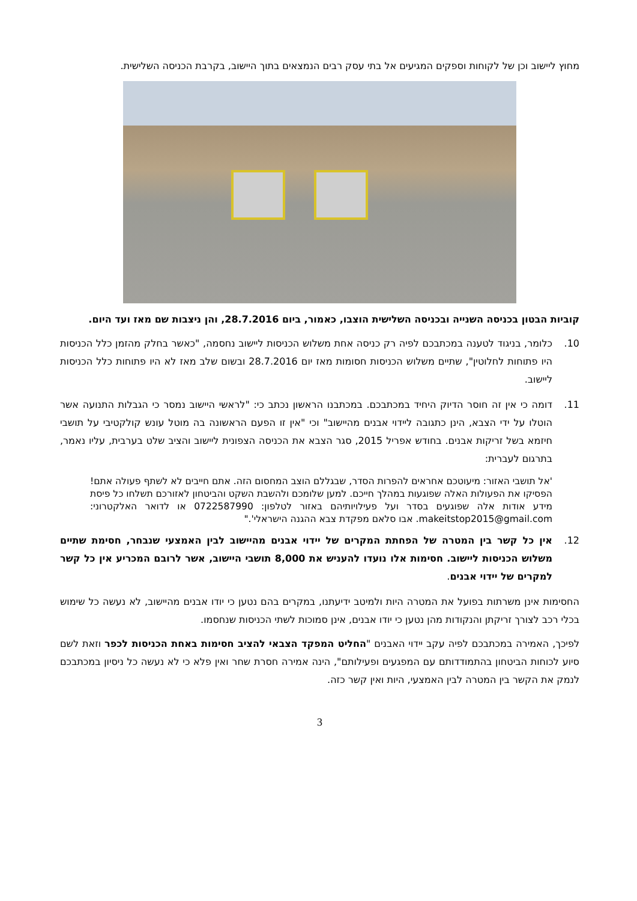מחוץ ליישוב וכן של לקוחות וספקים המגיעים אל בתי עסק רבים הנמצאים בתוך היישוב, בקרבת הכניסה השלישית.
קוביות הבטון בכניסה השנייה ובכניסה השלישית הוצבו, כאמור, ביום 28.7.2016, והן ניצבות שם מאז ועד היום.
10. כלומר, בניגוד לטענה במכתבכם לפיה רק כניסה אחת משלוש הכניסות ליישוב נחסמה, "כאשר בחלק מהזמן כלל הכניסות היו פתוחות לחלוטין", שתיים משלוש הכניסות חסומות מאז יום 28.7.2016 ובשום שלב מאז לא היו פתוחות כלל הכניסות ליישוב.
11. דומה כי אין זה חוסר הדיוק היחיד במכתבכם. במכתבנו הראשון נכתב כי: "לראשי היישוב נמסר כי הגבלות התנועה אשר הוטלו על ידי הצבא, הינן כתגובה ליידוי אבנים מהיישוב" וכי "אין זו הפעם הראשונה בה מוטל עונש קולקטיבי על תושבי חיזמא בשל זריקות אבנים. בחודש אפריל 2015, סגר הצבא את הכניסה הצפונית ליישוב והציב שלט בערבית, עליו נאמר, בתרגום לעברית:
'אל תושבי האזור: מיעוטכם אחראים להפרות הסדר, שבגללם הוצב המחסום הזה. אתם חייבים לא לשתף פעולה אתם! הפסיקו את הפעולות האלה שפוגעות במהלך חייכם. למען שלומכם ולהשבת השקט והביטחון לאזורכם תשלחו כל פיסת מידע אודות אלה שפוגעים בסדר ועל פעילויותיהם באזור לטלפון: 0722587990 או לדואר האלקטרוני: makeitstop2015@gmail.com. אבו סלאם מפקדת צבא ההגנה הישראלי'."
12. אין כל קשר בין המטרה של הפחתת המקרים של יידוי אבנים מהיישוב לבין האמצעי שנבחר, חסימת שתיים משלוש הכניסות ליישוב. חסימות אלו נועדו להעניש את 8,000 תושבי היישוב, אשר לרובם המכריע אין כל קשר למקרים של יידוי אבנים.
החסימות אינן משרתות בפועל את המטרה היות ולמיטב ידיעתנו, במקרים בהם נטען כי יודו אבנים מהיישוב, לא נעשה כל שימוש בכלי רכב לצורך זריקתן והנקודות מהן נטען כי יודו אבנים, אינן סמוכות לשתי הכניסות שנחסמו.
לפיכך, האמירה במכתבכם לפיה עקב יידוי האבנים "החליט המפקד הצבאי להציב חסימות באחת הכניסות לכפר וזאת לשם סיוע לכוחות הביטחון בהתמודדותם עם המפגעים ופעילותם", הינה אמירה חסרת שחר ואין פלא כי לא נעשה כל ניסיון במכתבכם לנמק את הקשר בין המטרה לבין האמצעי, היות ואין קשר כזה.
3